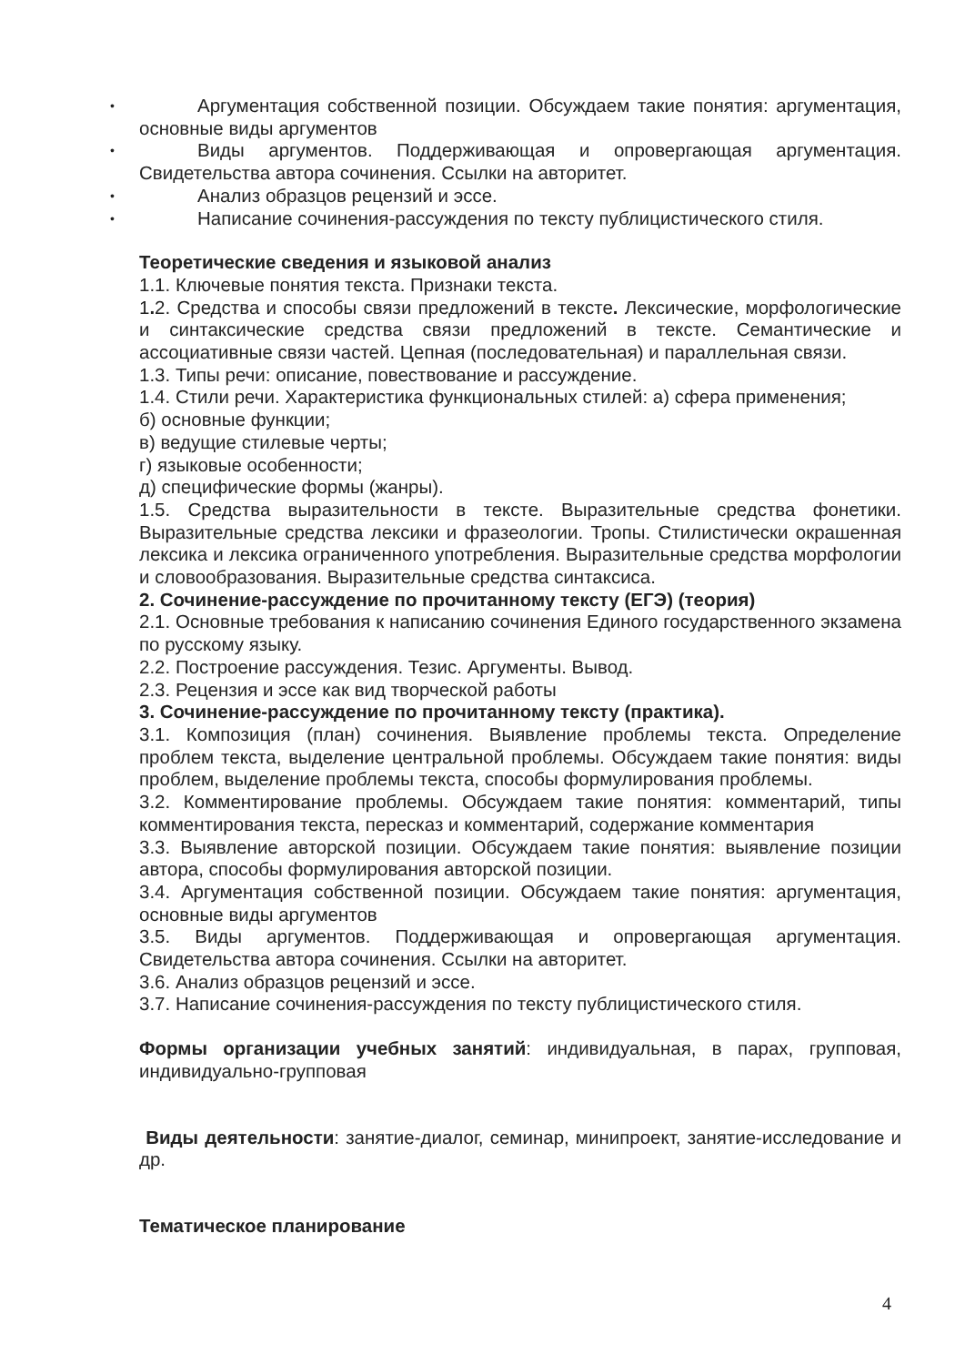• Аргументация собственной позиции. Обсуждаем такие понятия: аргументация, основные виды аргументов
• Виды аргументов. Поддерживающая и опровергающая аргументация. Свидетельства автора сочинения. Ссылки на авторитет.
• Анализ образцов рецензий и эссе.
• Написание сочинения-рассуждения по тексту публицистического стиля.
Теоретические сведения и языковой анализ
1.1. Ключевые понятия текста. Признаки текста.
1. 2. Средства и способы связи предложений в тексте. Лексические, морфологические и синтаксические средства связи предложений в тексте. Семантические и ассоциативные связи частей. Цепная (последовательная) и параллельная связи.
1.3. Типы речи: описание, повествование и рассуждение.
1.4. Стили речи. Характеристика функциональных стилей: а) сфера применения;
б) основные функции;
в) ведущие стилевые черты;
г) языковые особенности;
д) специфические формы (жанры).
1.5. Средства выразительности в тексте. Выразительные средства фонетики. Выразительные средства лексики и фразеологии. Тропы. Стилистически окрашенная лексика и лексика ограниченного употребления. Выразительные средства морфологии и словообразования. Выразительные средства синтаксиса.
2. Сочинение-рассуждение по прочитанному тексту (ЕГЭ) (теория)
2.1. Основные требования к написанию сочинения Единого государственного экзамена по русскому языку.
2.2. Построение рассуждения. Тезис. Аргументы. Вывод.
2.3. Рецензия и эссе как вид творческой работы
3. Сочинение-рассуждение по прочитанному тексту (практика).
3.1. Композиция (план) сочинения. Выявление проблемы текста. Определение проблем текста, выделение центральной проблемы. Обсуждаем такие понятия: виды проблем, выделение проблемы текста, способы формулирования проблемы.
3.2. Комментирование проблемы. Обсуждаем такие понятия: комментарий, типы комментирования текста, пересказ и комментарий, содержание комментария
3.3. Выявление авторской позиции. Обсуждаем такие понятия: выявление позиции автора, способы формулирования авторской позиции.
3.4. Аргументация собственной позиции. Обсуждаем такие понятия: аргументация, основные виды аргументов
3.5. Виды аргументов. Поддерживающая и опровергающая аргументация. Свидетельства автора сочинения. Ссылки на авторитет.
3.6. Анализ образцов рецензий и эссе.
3.7. Написание сочинения-рассуждения по тексту публицистического стиля.
Формы организации учебных занятий: индивидуальная, в парах, групповая, индивидуально-групповая
Виды деятельности: занятие-диалог, семинар, минипроект, занятие-исследование и др.
Тематическое планирование
4